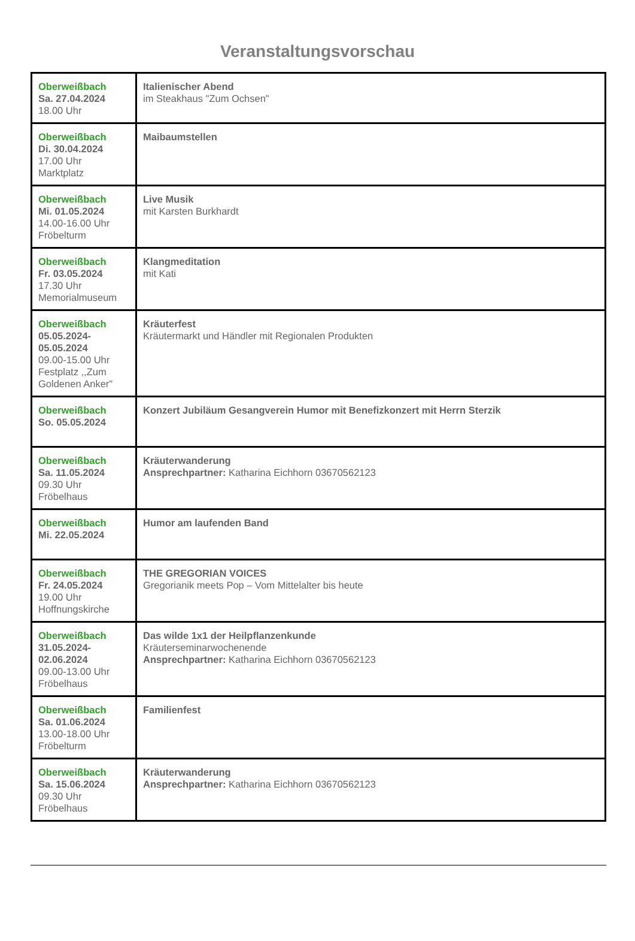Veranstaltungsvorschau
| Oberweißbach Sa. 27.04.2024 18.00 Uhr | Italienischer Abend im Steakhaus "Zum Ochsen" |
| Oberweißbach Di. 30.04.2024 17.00 Uhr Marktplatz | Maibaumstellen |
| Oberweißbach Mi. 01.05.2024 14.00-16.00 Uhr Fröbelturm | Live Musik mit Karsten Burkhardt |
| Oberweißbach Fr. 03.05.2024 17.30 Uhr Memorialmuseum | Klangmeditation mit Kati |
| Oberweißbach 05.05.2024- 05.05.2024 09.00-15.00 Uhr Festplatz ,,Zum Goldenen Anker" | Kräuterfest Kräutermarkt und Händler mit Regionalen Produkten |
| Oberweißbach So. 05.05.2024 | Konzert Jubiläum Gesangverein Humor mit Benefizkonzert mit Herrn Sterzik |
| Oberweißbach Sa. 11.05.2024 09.30 Uhr Fröbelhaus | Kräuterwanderung Ansprechpartner: Katharina Eichhorn 03670562123 |
| Oberweißbach Mi. 22.05.2024 | Humor am laufenden Band |
| Oberweißbach Fr. 24.05.2024 19.00 Uhr Hoffnungskirche | THE GREGORIAN VOICES Gregorianik meets Pop – Vom Mittelalter bis heute |
| Oberweißbach 31.05.2024- 02.06.2024 09.00-13.00 Uhr Fröbelhaus | Das wilde 1x1 der Heilpflanzenkunde Kräuterseminarwochenende Ansprechpartner: Katharina Eichhorn 03670562123 |
| Oberweißbach Sa. 01.06.2024 13.00-18.00 Uhr Fröbelturm | Familienfest |
| Oberweißbach Sa. 15.06.2024 09.30 Uhr Fröbelhaus | Kräuterwanderung Ansprechpartner: Katharina Eichhorn 03670562123 |